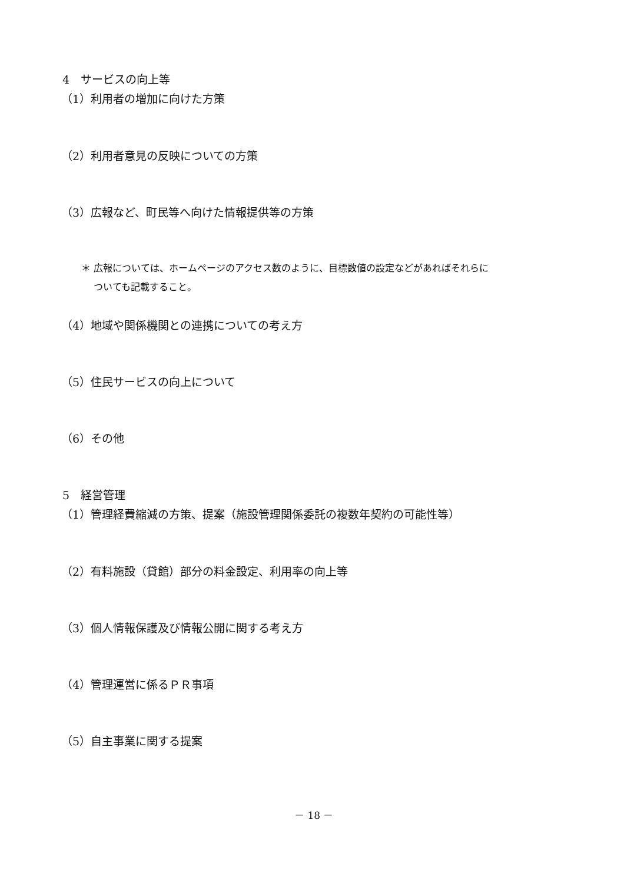4　サービスの向上等
（1）利用者の増加に向けた方策
（2）利用者意見の反映についての方策
（3）広報など、町民等へ向けた情報提供等の方策
＊ 広報については、ホームページのアクセス数のように、目標数値の設定などがあればそれらに
　 ついても記載すること。
（4）地域や関係機関との連携についての考え方
（5）住民サービスの向上について
（6）その他
5　経営管理
（1）管理経費縮減の方策、提案（施設管理関係委託の複数年契約の可能性等）
（2）有料施設（貸館）部分の料金設定、利用率の向上等
（3）個人情報保護及び情報公開に関する考え方
（4）管理運営に係るＰＲ事項
（5）自主事業に関する提案
－ 18 －